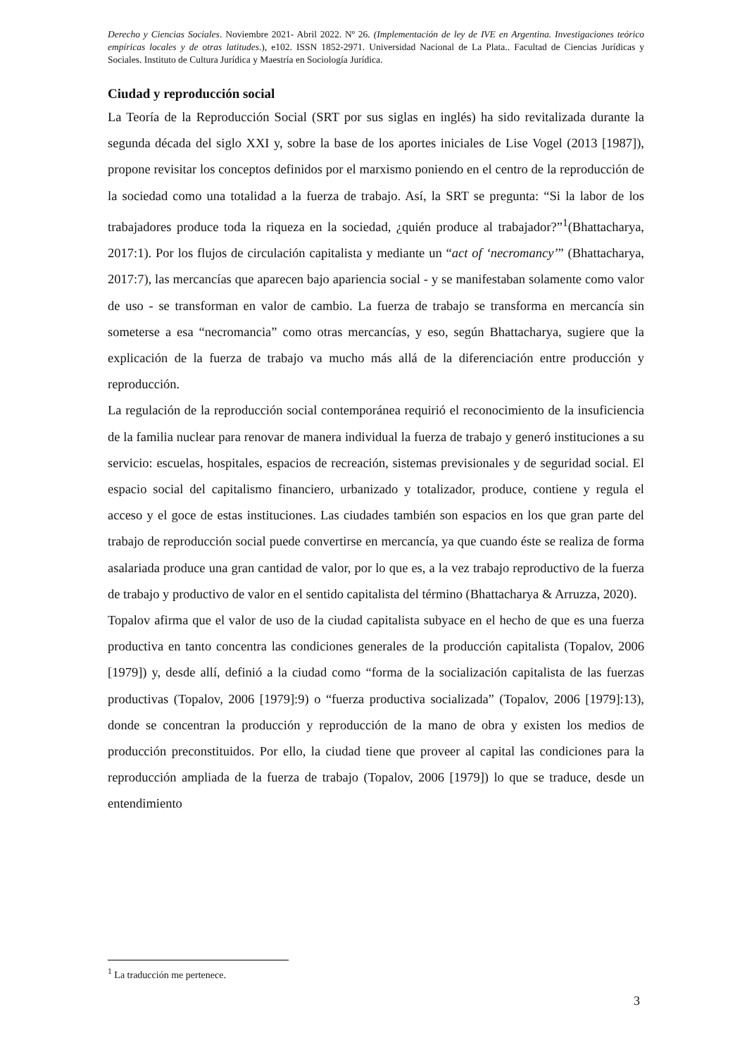Derecho y Ciencias Sociales. Noviembre 2021- Abril 2022. Nº 26. (Implementación de ley de IVE en Argentina. Investigaciones teórico empíricas locales y de otras latitudes.), e102. ISSN 1852-2971. Universidad Nacional de La Plata.. Facultad de Ciencias Jurídicas y Sociales. Instituto de Cultura Jurídica y Maestría en Sociología Jurídica.
Ciudad y reproducción social
La Teoría de la Reproducción Social (SRT por sus siglas en inglés) ha sido revitalizada durante la segunda década del siglo XXI y, sobre la base de los aportes iniciales de Lise Vogel (2013 [1987]), propone revisitar los conceptos definidos por el marxismo poniendo en el centro de la reproducción de la sociedad como una totalidad a la fuerza de trabajo. Así, la SRT se pregunta: “Si la labor de los trabajadores produce toda la riqueza en la sociedad, ¿quién produce al trabajador?”<sup>1</sup>(Bhattacharya, 2017:1). Por los flujos de circulación capitalista y mediante un “act of ‘necromancy’” (Bhattacharya, 2017:7), las mercancías que aparecen bajo apariencia social - y se manifestaban solamente como valor de uso - se transforman en valor de cambio. La fuerza de trabajo se transforma en mercancía sin someterse a esa “necromancia” como otras mercancías, y eso, según Bhattacharya, sugiere que la explicación de la fuerza de trabajo va mucho más allá de la diferenciación entre producción y reproducción.
La regulación de la reproducción social contemporánea requirió el reconocimiento de la insuficiencia de la familia nuclear para renovar de manera individual la fuerza de trabajo y generó instituciones a su servicio: escuelas, hospitales, espacios de recreación, sistemas previsionales y de seguridad social. El espacio social del capitalismo financiero, urbanizado y totalizador, produce, contiene y regula el acceso y el goce de estas instituciones. Las ciudades también son espacios en los que gran parte del trabajo de reproducción social puede convertirse en mercancía, ya que cuando éste se realiza de forma asalariada produce una gran cantidad de valor, por lo que es, a la vez trabajo reproductivo de la fuerza de trabajo y productivo de valor en el sentido capitalista del término (Bhattacharya & Arruzza, 2020).
Topalov afirma que el valor de uso de la ciudad capitalista subyace en el hecho de que es una fuerza productiva en tanto concentra las condiciones generales de la producción capitalista (Topalov, 2006 [1979]) y, desde allí, definió a la ciudad como “forma de la socialización capitalista de las fuerzas productivas (Topalov, 2006 [1979]:9) o “fuerza productiva socializada” (Topalov, 2006 [1979]:13), donde se concentran la producción y reproducción de la mano de obra y existen los medios de producción preconstituidos. Por ello, la ciudad tiene que proveer al capital las condiciones para la reproducción ampliada de la fuerza de trabajo (Topalov, 2006 [1979]) lo que se traduce, desde un entendimiento
<sup>1</sup> La traducción me pertenece.
3